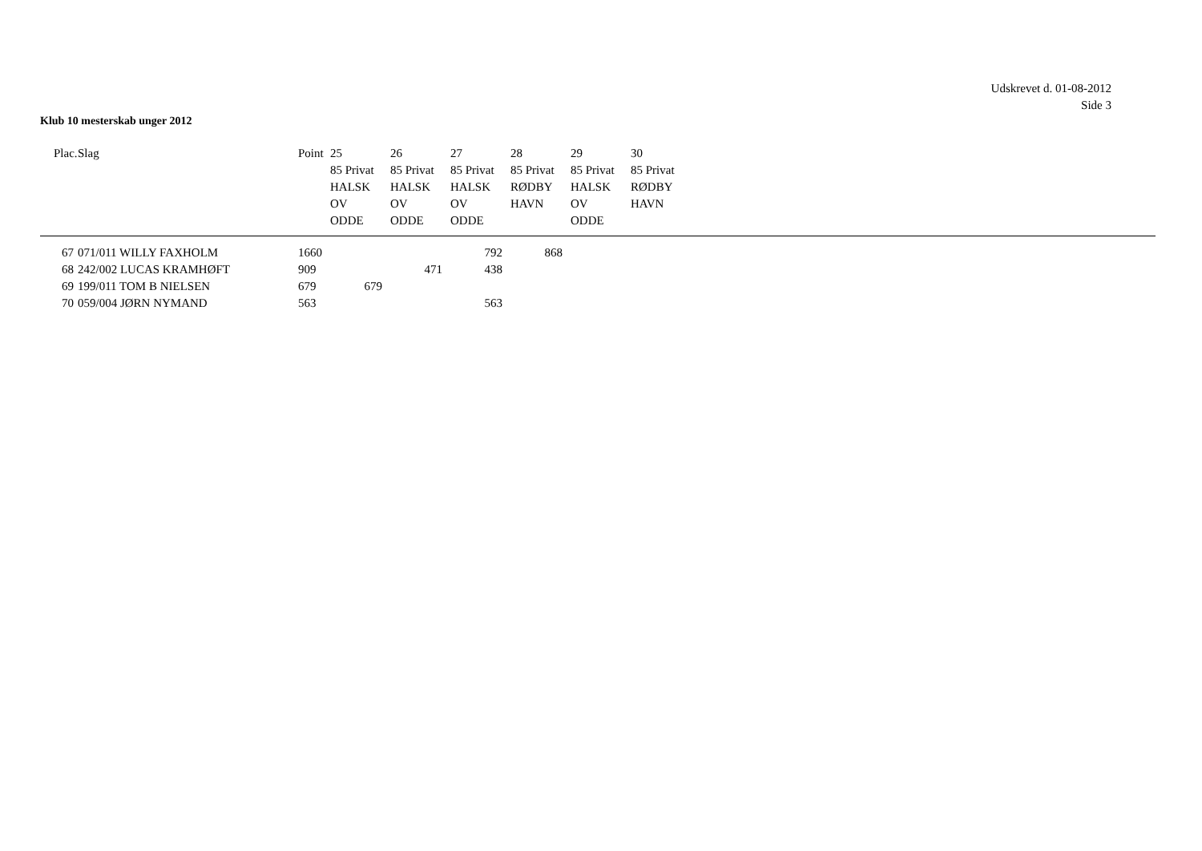Udskrevet d. 01-08-2012
Side 3
Klub 10 mesterskab unger 2012
| Plac. | Slag | Point | 25 85 Privat HALSK OV ODDE | 26 85 Privat HALSK OV ODDE | 27 85 Privat HALSK OV ODDE | 28 85 Privat RØDBY HAVN | 29 85 Privat HALSK OV ODDE | 30 85 Privat RØDBY HAVN |
| --- | --- | --- | --- | --- | --- | --- | --- | --- |
| 67 | 071/011 WILLY FAXHOLM | 1660 | | | 792 | 868 | | |
| 68 | 242/002 LUCAS KRAMHØFT | 909 | | 471 | 438 | | | |
| 69 | 199/011 TOM B NIELSEN | 679 | 679 | | | | | |
| 70 | 059/004 JØRN NYMAND | 563 | | | 563 | | | |